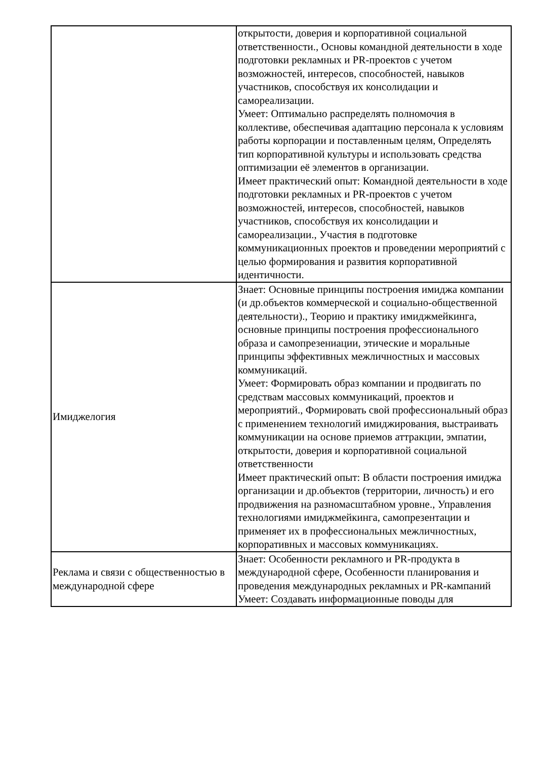| | открытости, доверия и корпоративной социальной ответственности., Основы командной деятельности в ходе подготовки рекламных и PR-проектов с учетом возможностей, интересов, способностей, навыков участников, способствуя их консолидации и самореализации. Умеет: Оптимально распределять полномочия в коллективе, обеспечивая адаптацию персонала к условиям работы корпорации и поставленным целям, Определять тип корпоративной культуры и использовать средства оптимизации её элементов в организации. Имеет практический опыт: Командной деятельности в ходе подготовки рекламных и PR-проектов с учетом возможностей, интересов, способностей, навыков участников, способствуя их консолидации и самореализации., Участия в подготовке коммуникационных проектов и проведении мероприятий с целью формирования и развития корпоративной идентичности. |
| Имиджелогия | Знает: Основные принципы построения имиджа компании (и др.объектов коммерческой и социально-общественной деятельности)., Теорию и практику имиджмейкинга, основные принципы построения профессионального образа и самопрезениации, этические и моральные принципы эффективных межличностных и массовых коммуникаций. Умеет: Формировать образ компании и продвигать по средствам массовых коммуникаций, проектов и мероприятий., Формировать свой профессиональный образ с применением технологий имиджирования, выстраивать коммуникации на основе приемов аттракции, эмпатии, открытости, доверия и корпоративной социальной ответственности Имеет практический опыт: В области построения имиджа организации и др.объектов (территории, личность) и его продвижения на разномасштабном уровне., Управления технологиями имиджмейкинга, самопрезентации и применяет их в профессиональных межличностных, корпоративных и массовых коммуникациях. |
| Реклама и связи с общественностью в международной сфере | Знает: Особенности рекламного и PR-продукта в международной сфере, Особенности планирования и проведения международных рекламных и PR-кампаний Умеет: Создавать информационные поводы для |